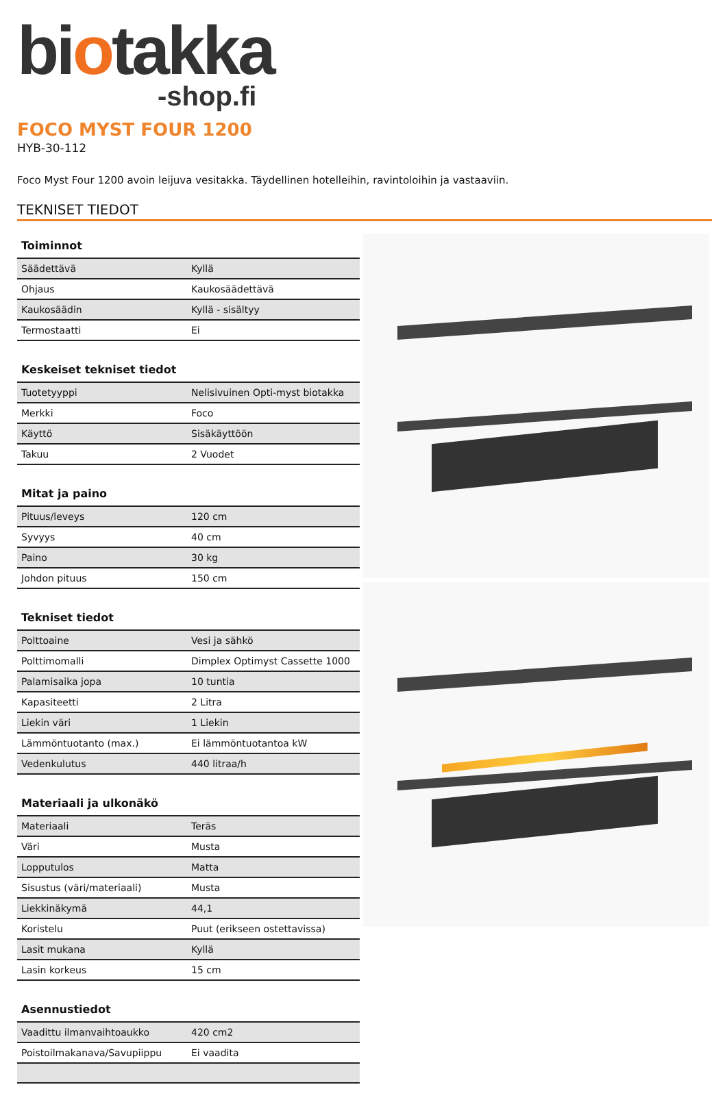biotakka
-shop.fi
FOCO MYST FOUR 1200
HYB-30-112
Foco Myst Four 1200 avoin leijuva vesitakka. Täydellinen hotelleihin, ravintoloihin ja vastaaviin.
TEKNISET TIEDOT
| Toiminnot | |
| --- | --- |
| Säädettävä | Kyllä |
| Ohjaus | Kaukosäädettävä |
| Kaukosäädin | Kyllä - sisältyy |
| Termostaatti | Ei |
| Keskeiset tekniset tiedot | |
| --- | --- |
| Tuotetyyppi | Nelisivuinen Opti-myst biotakka |
| Merkki | Foco |
| Käyttö | Sisäkäyttöön |
| Takuu | 2 Vuodet |
| Mitat ja paino | |
| --- | --- |
| Pituus/leveys | 120 cm |
| Syvyys | 40 cm |
| Paino | 30 kg |
| Johdon pituus | 150 cm |
| Tekniset tiedot | |
| --- | --- |
| Polttoaine | Vesi ja sähkö |
| Polttimomalli | Dimplex Optimyst Cassette 1000 |
| Palamisaika jopa | 10 tuntia |
| Kapasiteetti | 2 Litra |
| Liekin väri | 1 Liekin |
| Lämmöntuotanto (max.) | Ei lämmöntuotantoa kW |
| Vedenkulutus | 440 litraa/h |
| Materiaali ja ulkonäkö | |
| --- | --- |
| Materiaali | Teräs |
| Väri | Musta |
| Lopputulos | Matta |
| Sisustus (väri/materiaali) | Musta |
| Liekkinäkymä | 44,1 |
| Koristelu | Puut (erikseen ostettavissa) |
| Lasit mukana | Kyllä |
| Lasin korkeus | 15 cm |
| Asennustiedot | |
| --- | --- |
| Vaadittu ilmanvaihtoaukko | 420 cm2 |
| Poistoilmakanava/Savupiippu | Ei vaadita |